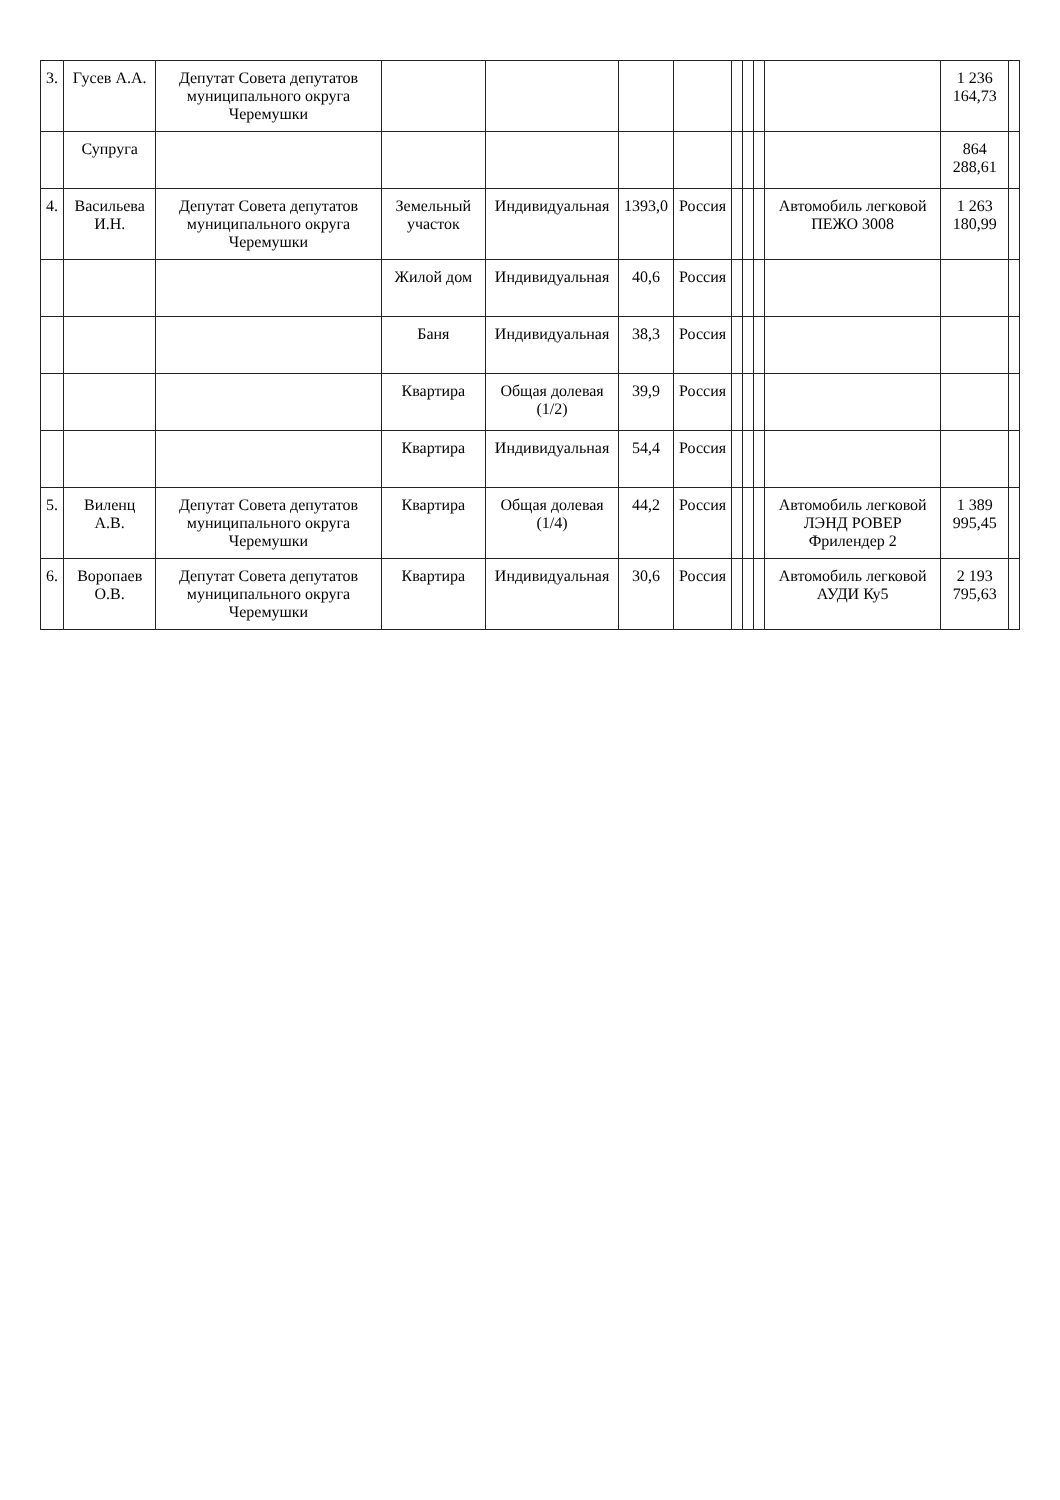| 3. | Гусев А.А. | Депутат Совета депутатов муниципального округа Черемушки | | | | | | | | | 1 236 164,73 | |
| | Супруга | | | | | | | | | | 864 288,61 | |
| 4. | Васильева И.Н. | Депутат Совета депутатов муниципального округа Черемушки | Земельный участок | Индивидуальная | 1393,0 | Россия | | | | Автомобиль легковой ПЕЖО 3008 | 1 263 180,99 | |
| | | | Жилой дом | Индивидуальная | 40,6 | Россия | | | | | | |
| | | | Баня | Индивидуальная | 38,3 | Россия | | | | | | |
| | | | Квартира | Общая долевая (1/2) | 39,9 | Россия | | | | | | |
| | | | Квартира | Индивидуальная | 54,4 | Россия | | | | | | |
| 5. | Виленц А.В. | Депутат Совета депутатов муниципального округа Черемушки | Квартира | Общая долевая (1/4) | 44,2 | Россия | | | | Автомобиль легковой ЛЭНД РОВЕР Фрилендер 2 | 1 389 995,45 | |
| 6. | Воропаев О.В. | Депутат Совета депутатов муниципального округа Черемушки | Квартира | Индивидуальная | 30,6 | Россия | | | | Автомобиль легковой АУДИ Ку5 | 2 193 795,63 | |